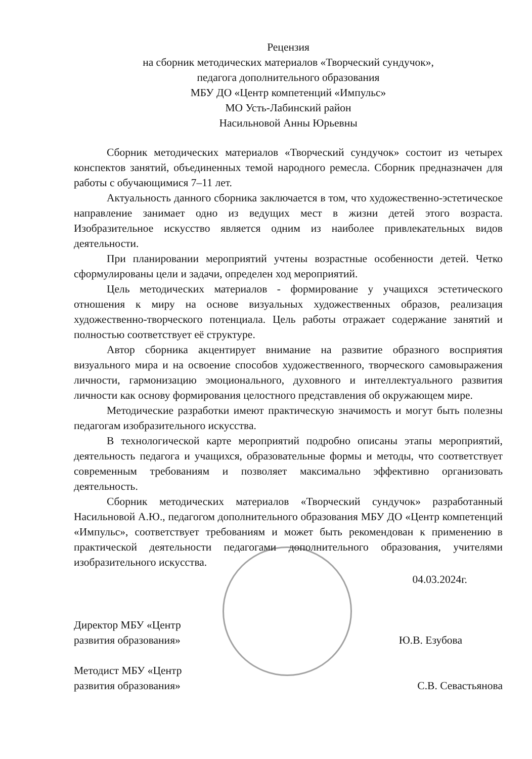Рецензия
на сборник методических материалов «Творческий сундучок»,
педагога дополнительного образования
МБУ ДО «Центр компетенций «Импульс»
МО Усть-Лабинский район
Насильновой Анны Юрьевны
Сборник методических материалов «Творческий сундучок» состоит из четырех конспектов занятий, объединенных темой народного ремесла. Сборник предназначен для работы с обучающимися 7–11 лет.
Актуальность данного сборника заключается в том, что художественно-эстетическое направление занимает одно из ведущих мест в жизни детей этого возраста. Изобразительное искусство является одним из наиболее привлекательных видов деятельности.
При планировании мероприятий учтены возрастные особенности детей. Четко сформулированы цели и задачи, определен ход мероприятий.
Цель методических материалов - формирование у учащихся эстетического отношения к миру на основе визуальных художественных образов, реализация художественно-творческого потенциала. Цель работы отражает содержание занятий и полностью соответствует её структуре.
Автор сборника акцентирует внимание на развитие образного восприятия визуального мира и на освоение способов художественного, творческого самовыражения личности, гармонизацию эмоционального, духовного и интеллектуального развития личности как основу формирования целостного представления об окружающем мире.
Методические разработки имеют практическую значимость и могут быть полезны педагогам изобразительного искусства.
В технологической карте мероприятий подробно описаны этапы мероприятий, деятельность педагога и учащихся, образовательные формы и методы, что соответствует современным требованиям и позволяет максимально эффективно организовать деятельность.
Сборник методических материалов «Творческий сундучок» разработанный Насильновой А.Ю., педагогом дополнительного образования МБУ ДО «Центр компетенций «Импульс», соответствует требованиям и может быть рекомендован к применению в практической деятельности педагогами дополнительного образования, учителями изобразительного искусства.
04.03.2024г.
Директор МБУ «Центр
развития образования»
Ю.В. Езубова
Методист МБУ «Центр
развития образования»
С.В. Севастьянова